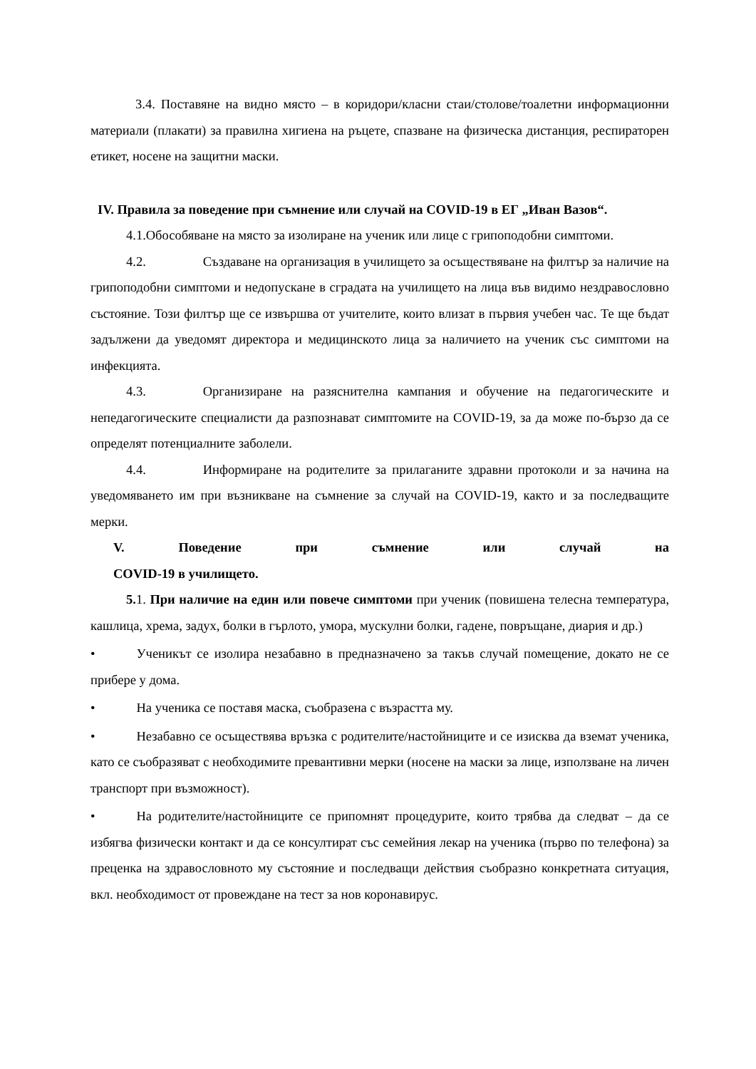3.4. Поставяне на видно място – в коридори/класни стаи/столове/тоалетни информационни материали (плакати) за правилна хигиена на ръцете, спазване на физическа дистанция, респираторен етикет, носене на защитни маски.
IV. Правила за поведение при съмнение или случай на COVID-19 в ЕГ „Иван Вазов“.
4.1.Обособяване на място за изолиране на ученик или лице с грипоподобни симптоми.
4.2. Създаване на организация в училището за осъществяване на филтър за наличие на грипоподобни симптоми и недопускане в сградата на училището на лица във видимо нездравословно състояние. Този филтър ще се извършва от учителите, които влизат в първия учебен час. Те ще бъдат задължени да уведомят директора и медицинското лица за наличието на ученик със симптоми на инфекцията.
4.3. Организиране на разяснителна кампания и обучение на педагогическите и непедагогическите специалисти да разпознават симптомите на COVID-19, за да може по-бързо да се определят потенциалните заболели.
4.4. Информиране на родителите за прилаганите здравни протоколи и за начина на уведомяването им при възникване на съмнение за случай на COVID-19, както и за последващите мерки.
V. Поведение при съмнение или случай на
COVID-19 в училището.
5. 1. При наличие на един или повече симптоми при ученик (повишена телесна температура, кашлица, хрема, задух, болки в гърлото, умора, мускулни болки, гадене, повръщане, диария и др.)
• Ученикът се изолира незабавно в предназначено за такъв случай помещение, докато не се прибере у дома.
• На ученика се поставя маска, съобразена с възрастта му.
• Незабавно се осъществява връзка с родителите/настойниците и се изисква да вземат ученика, като се съобразяват с необходимите превантивни мерки (носене на маски за лице, използване на личен транспорт при възможност).
• На родителите/настойниците се припомнят процедурите, които трябва да следват – да се избягва физически контакт и да се консултират със семейния лекар на ученика (първо по телефона) за преценка на здравословното му състояние и последващи действия съобразно конкретната ситуация, вкл. необходимост от провеждане на тест за нов коронавирус.